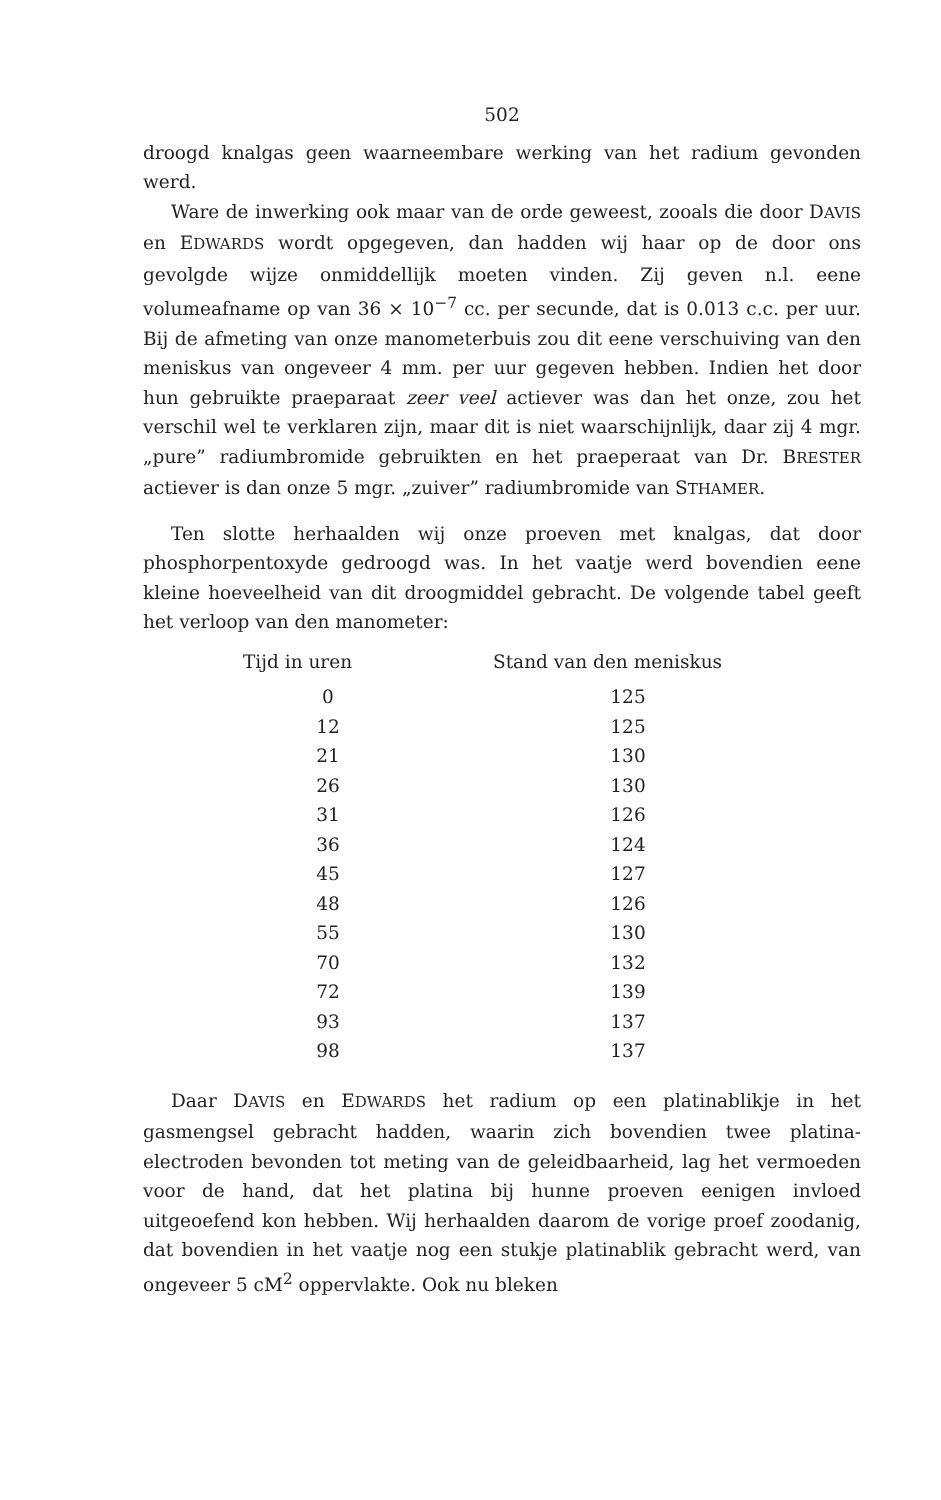502
droogd knalgas geen waarneembare werking van het radium gevonden werd.
Ware de inwerking ook maar van de orde geweest, zooals die door DAVIS en EDWARDS wordt opgegeven, dan hadden wij haar op de door ons gevolgde wijze onmiddellijk moeten vinden. Zij geven n.l. eene volumeafname op van 36 × 10<sup>−7</sup> cc. per secunde, dat is 0.013 c.c. per uur. Bij de afmeting van onze manometerbuis zou dit eene verschuiving van den meniskus van ongeveer 4 mm. per uur gegeven hebben. Indien het door hun gebruikte praeparaat zeer veel actiever was dan het onze, zou het verschil wel te verklaren zijn, maar dit is niet waarschijnlijk, daar zij 4 mgr. „pure” radiumbromide gebruikten en het praeperaat van Dr. BRESTER actiever is dan onze 5 mgr. „zuiver” radiumbromide van STHAMER.
Ten slotte herhaalden wij onze proeven met knalgas, dat door phosphorpentoxyde gedroogd was. In het vaatje werd bovendien eene kleine hoeveelheid van dit droogmiddel gebracht. De volgende tabel geeft het verloop van den manometer:
| Tijd in uren | Stand van den meniskus |
| --- | --- |
| 0 | 125 |
| 12 | 125 |
| 21 | 130 |
| 26 | 130 |
| 31 | 126 |
| 36 | 124 |
| 45 | 127 |
| 48 | 126 |
| 55 | 130 |
| 70 | 132 |
| 72 | 139 |
| 93 | 137 |
| 98 | 137 |
Daar DAVIS en EDWARDS het radium op een platinablikje in het gasmengsel gebracht hadden, waarin zich bovendien twee platina-electroden bevonden tot meting van de geleidbaarheid, lag het vermoeden voor de hand, dat het platina bij hunne proeven eenigen invloed uitgeoefend kon hebben. Wij herhaalden daarom de vorige proef zoodanig, dat bovendien in het vaatje nog een stukje platinablik gebracht werd, van ongeveer 5 cM<sup>2</sup> oppervlakte. Ook nu bleken